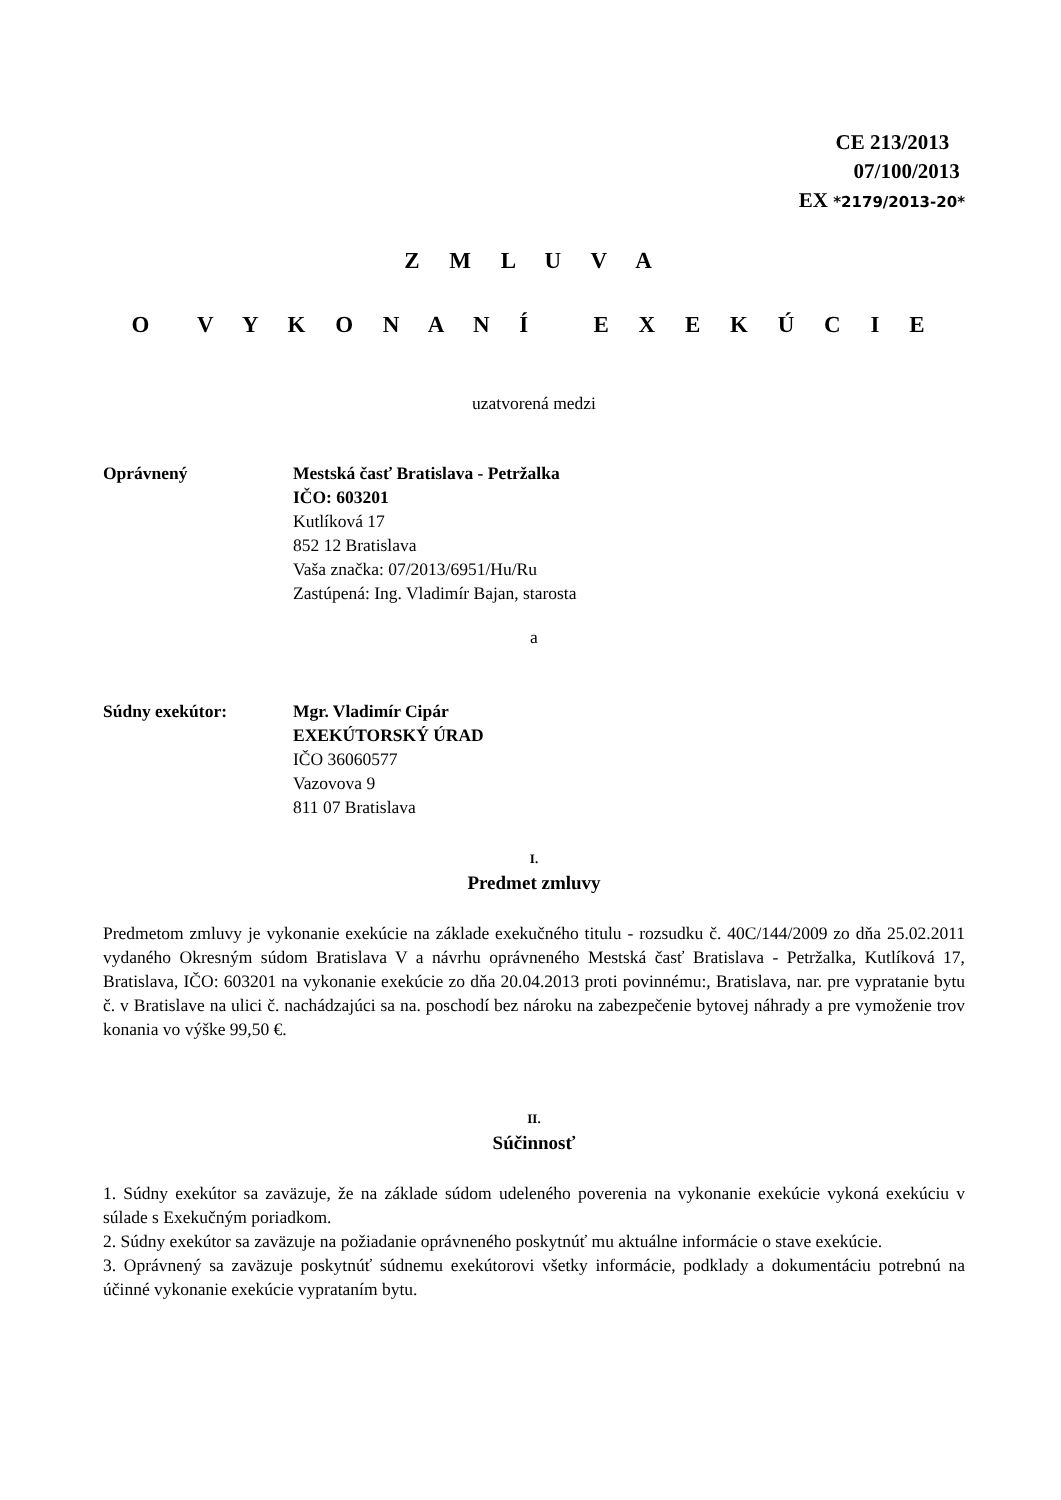CE 213/2013
07/100/2013
EX *2179/2013-20*
Z M L U V A
O V Y K O N A N Í E X E K Ú C I E
uzatvorená medzi
Oprávnený Mestská časť Bratislava - Petržalka
IČO: 603201
Kutlíková 17
852 12 Bratislava
Vaša značka: 07/2013/6951/Hu/Ru
Zastúpená: Ing. Vladimír Bajan, starosta
a
Súdny exekútor: Mgr. Vladimír Cipár
EXEKÚTORSKÝ ÚRAD
IČO 36060577
Vazovova 9
811 07 Bratislava
I.
Predmet zmluvy
Predmetom zmluvy je vykonanie exekúcie na základe exekučného titulu - rozsudku č. 40C/144/2009 zo dňa 25.02.2011 vydaného Okresným súdom Bratislava V a návrhu oprávneného Mestská časť Bratislava - Petržalka, Kutlíková 17, Bratislava, IČO: 603201 na vykonanie exekúcie zo dňa 20.04.2013 proti povinnému:, Bratislava, nar. pre vypratanie bytu č. v Bratislave na ulici č. nachádzajúci sa na. poschodí bez nároku na zabezpečenie bytovej náhrady a pre vymoženie trov konania vo výške 99,50 €.
II.
Súčinnosť
1. Súdny exekútor sa zaväzuje, že na základe súdom udeleného poverenia na vykonanie exekúcie vykoná exekúciu v súlade s Exekučným poriadkom.
2. Súdny exekútor sa zaväzuje na požiadanie oprávneného poskytnúť mu aktuálne informácie o stave exekúcie.
3. Oprávnený sa zaväzuje poskytnúť súdnemu exekútorovi všetky informácie, podklady a dokumentáciu potrebnú na účinné vykonanie exekúcie vyprataním bytu.